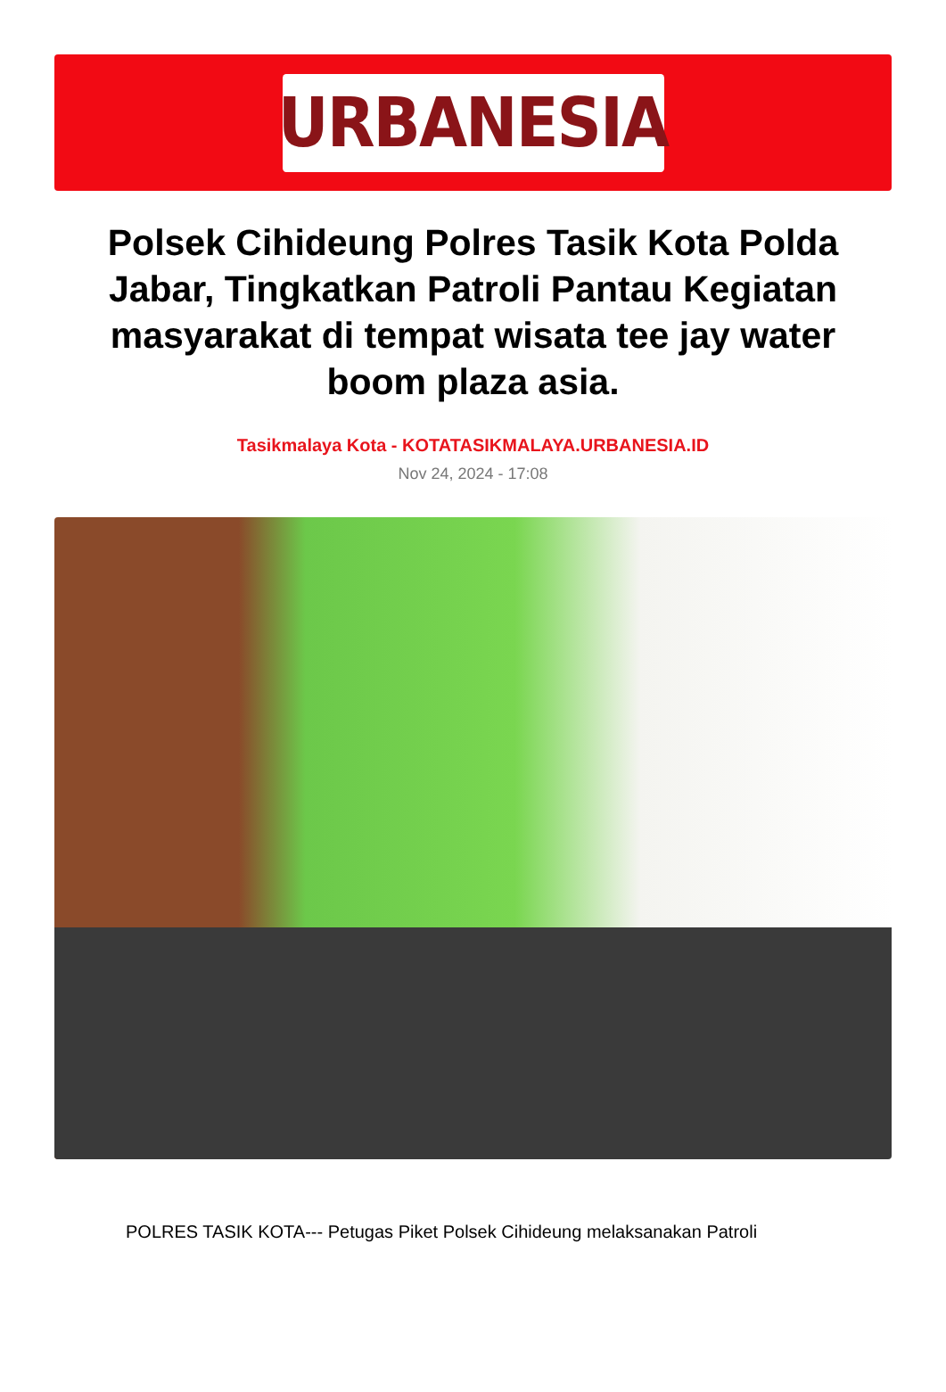URBANESIA
Polsek Cihideung Polres Tasik Kota Polda Jabar, Tingkatkan Patroli Pantau Kegiatan masyarakat di tempat wisata tee jay water boom plaza asia.
Tasikmalaya Kota - KOTATASIKMALAYA.URBANESIA.ID
Nov 24, 2024 - 17:08
POLRES TASIK KOTA--- Petugas Piket Polsek Cihideung melaksanakan Patroli